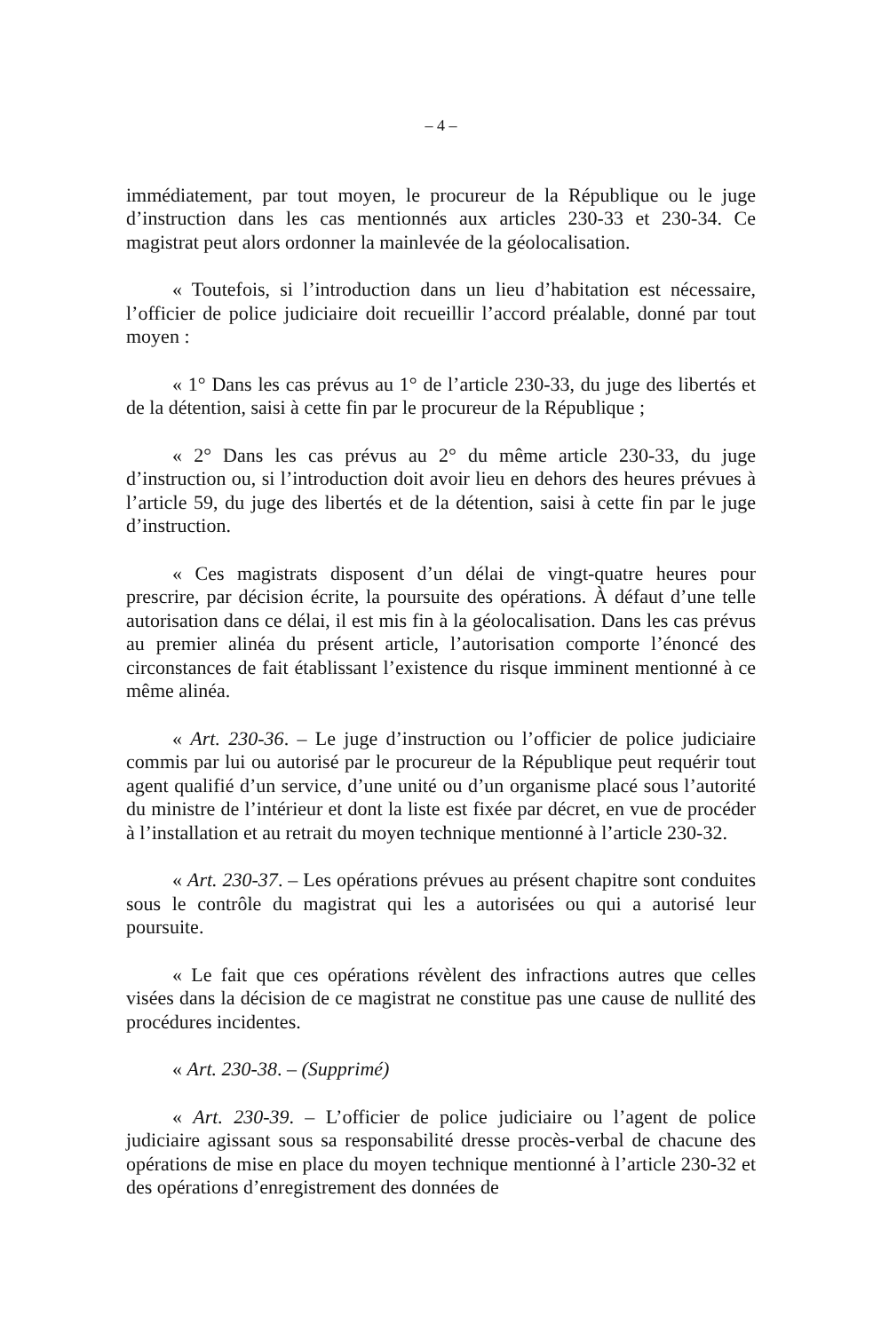– 4 –
immédiatement, par tout moyen, le procureur de la République ou le juge d’instruction dans les cas mentionnés aux articles 230-33 et 230-34. Ce magistrat peut alors ordonner la mainlevée de la géolocalisation.
« Toutefois, si l’introduction dans un lieu d’habitation est nécessaire, l’officier de police judiciaire doit recueillir l’accord préalable, donné par tout moyen :
« 1° Dans les cas prévus au 1° de l’article 230-33, du juge des libertés et de la détention, saisi à cette fin par le procureur de la République ;
« 2° Dans les cas prévus au 2° du même article 230-33, du juge d’instruction ou, si l’introduction doit avoir lieu en dehors des heures prévues à l’article 59, du juge des libertés et de la détention, saisi à cette fin par le juge d’instruction.
« Ces magistrats disposent d’un délai de vingt-quatre heures pour prescrire, par décision écrite, la poursuite des opérations. À défaut d’une telle autorisation dans ce délai, il est mis fin à la géolocalisation. Dans les cas prévus au premier alinéa du présent article, l’autorisation comporte l’énoncé des circonstances de fait établissant l’existence du risque imminent mentionné à ce même alinéa.
« Art. 230-36. – Le juge d’instruction ou l’officier de police judiciaire commis par lui ou autorisé par le procureur de la République peut requérir tout agent qualifié d’un service, d’une unité ou d’un organisme placé sous l’autorité du ministre de l’intérieur et dont la liste est fixée par décret, en vue de procéder à l’installation et au retrait du moyen technique mentionné à l’article 230-32.
« Art. 230-37. – Les opérations prévues au présent chapitre sont conduites sous le contrôle du magistrat qui les a autorisées ou qui a autorisé leur poursuite.
« Le fait que ces opérations révèlent des infractions autres que celles visées dans la décision de ce magistrat ne constitue pas une cause de nullité des procédures incidentes.
« Art. 230-38. – (Supprimé)
« Art. 230-39. – L’officier de police judiciaire ou l’agent de police judiciaire agissant sous sa responsabilité dresse procès-verbal de chacune des opérations de mise en place du moyen technique mentionné à l’article 230-32 et des opérations d’enregistrement des données de